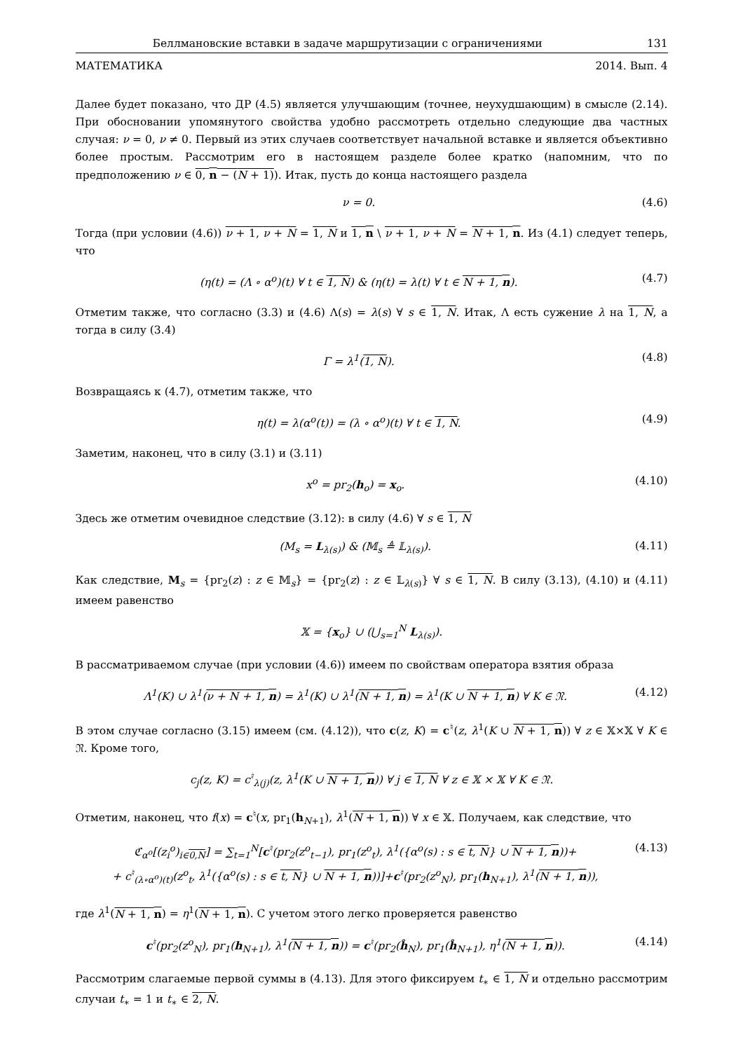Беллмановские вставки в задаче маршрутизации с ограничениями 131
МАТЕМАТИКА 2014. Вып. 4
Далее будет показано, что ДР (4.5) является улучшающим (точнее, неухудшающим) в смысле (2.14). При обосновании упомянутого свойства удобно рассмотреть отдельно следующие два частных случая: ν = 0, ν ≠ 0. Первый из этих случаев соответствует начальной вставке и является объективно более простым. Рассмотрим его в настоящем разделе более кратко (напомним, что по предположению ν ∈ 0, n − (N + 1)). Итак, пусть до конца настоящего раздела
ν = 0. (4.6)
Тогда (при условии (4.6)) ν + 1, ν + N = 1, N и 1, n \ ν + 1, ν + N = N + 1, n. Из (4.1) следует теперь, что
(η(t) = (Λ ∘ α<sup>o</sup>)(t) ∀ t ∈ 1, N) & (η(t) = λ(t) ∀ t ∈ N + 1, n). (4.7)
Отметим также, что согласно (3.3) и (4.6) Λ(s) = λ(s) ∀ s ∈ 1, N. Итак, Λ есть сужение λ на 1, N, а тогда в силу (3.4)
Γ = λ<sup>1</sup>(1, N). (4.8)
Возвращаясь к (4.7), отметим также, что
η(t) = λ(α<sup>o</sup>(t)) = (λ ∘ α<sup>o</sup>)(t) ∀ t ∈ 1, N. (4.9)
Заметим, наконец, что в силу (3.1) и (3.11)
x<sup>o</sup> = pr<sub>2</sub>(h<sub>o</sub>) = x<sub>o</sub>. (4.10)
Здесь же отметим очевидное следствие (3.12): в силу (4.6) ∀ s ∈ 1, N
(M<sub>s</sub> = L<sub>λ(s)</sub>) & (𝕄<sub>s</sub> ≜ 𝕃<sub>λ(s)</sub>). (4.11)
Как следствие, M<sub>s</sub> = {pr<sub>2</sub>(z) : z ∈ 𝕄<sub>s</sub>} = {pr<sub>2</sub>(z) : z ∈ 𝕃<sub>λ(s)</sub>} ∀ s ∈ 1, N. В силу (3.13), (4.10) и (4.11) имеем равенство
𝕏 = {x<sub>o</sub>} ∪ (⋃<sub>s=1</sub><sup>N</sup> L<sub>λ(s)</sub>).
В рассматриваемом случае (при условии (4.6)) имеем по свойствам оператора взятия образа
Λ<sup>1</sup>(K) ∪ λ<sup>1</sup>(ν + N + 1, n) = λ<sup>1</sup>(K) ∪ λ<sup>1</sup>(N + 1, n) = λ<sup>1</sup>(K ∪ N + 1, n) ∀ K ∈ 𝔑. (4.12)
В этом случае согласно (3.15) имеем (см. (4.12)), что c(z, K) = c<sup>♮</sup>(z, λ<sup>1</sup>(K ∪ N + 1, n)) ∀ z ∈ 𝕏×𝕏 ∀ K ∈ 𝔑. Кроме того,
c<sub>j</sub>(z, K) = c<sup>♮</sup><sub>λ(j)</sub>(z, λ<sup>1</sup>(K ∪ N + 1, n)) ∀ j ∈ 1, N ∀ z ∈ 𝕏 × 𝕏 ∀ K ∈ 𝔑.
Отметим, наконец, что f(x) = c<sup>♮</sup>(x, pr<sub>1</sub>(h<sub>N+1</sub>), λ<sup>1</sup>(N + 1, n)) ∀ x ∈ 𝕏. Получаем, как следствие, что
ℭ<sub>α<sup>o</sup></sub>[(z<sub>i</sub><sup>o</sup>)<sub>i∈0,N</sub>] = ∑<sub>t=1</sub><sup>N</sup>[c<sup>♮</sup>(pr<sub>2</sub>(z<sup>o</sup><sub>t−1</sub>), pr<sub>1</sub>(z<sup>o</sup><sub>t</sub>), λ<sup>1</sup>({α<sup>o</sup>(s) : s ∈ t, N} ∪ N + 1, n))+
+ c<sup>♮</sup><sub>(λ∘α<sup>o</sup>)(t)</sub>(z<sup>o</sup><sub>t</sub>, λ<sup>1</sup>({α<sup>o</sup>(s) : s ∈ t, N} ∪ N + 1, n))]+c<sup>♮</sup>(pr<sub>2</sub>(z<sup>o</sup><sub>N</sub>), pr<sub>1</sub>(h<sub>N+1</sub>), λ<sup>1</sup>(N + 1, n)), (4.13)
где λ<sup>1</sup>(N + 1, n) = η<sup>1</sup>(N + 1, n). С учетом этого легко проверяется равенство
c<sup>♮</sup>(pr<sub>2</sub>(z<sup>o</sup><sub>N</sub>), pr<sub>1</sub>(h<sub>N+1</sub>), λ<sup>1</sup>(N + 1, n)) = c<sup>♮</sup>(pr<sub>2</sub>(ĥ<sub>N</sub>), pr<sub>1</sub>(ĥ<sub>N+1</sub>), η<sup>1</sup>(N + 1, n)). (4.14)
Рассмотрим слагаемые первой суммы в (4.13). Для этого фиксируем t<sub>∗</sub> ∈ 1, N и отдельно рассмотрим случаи t<sub>∗</sub> = 1 и t<sub>∗</sub> ∈ 2, N.